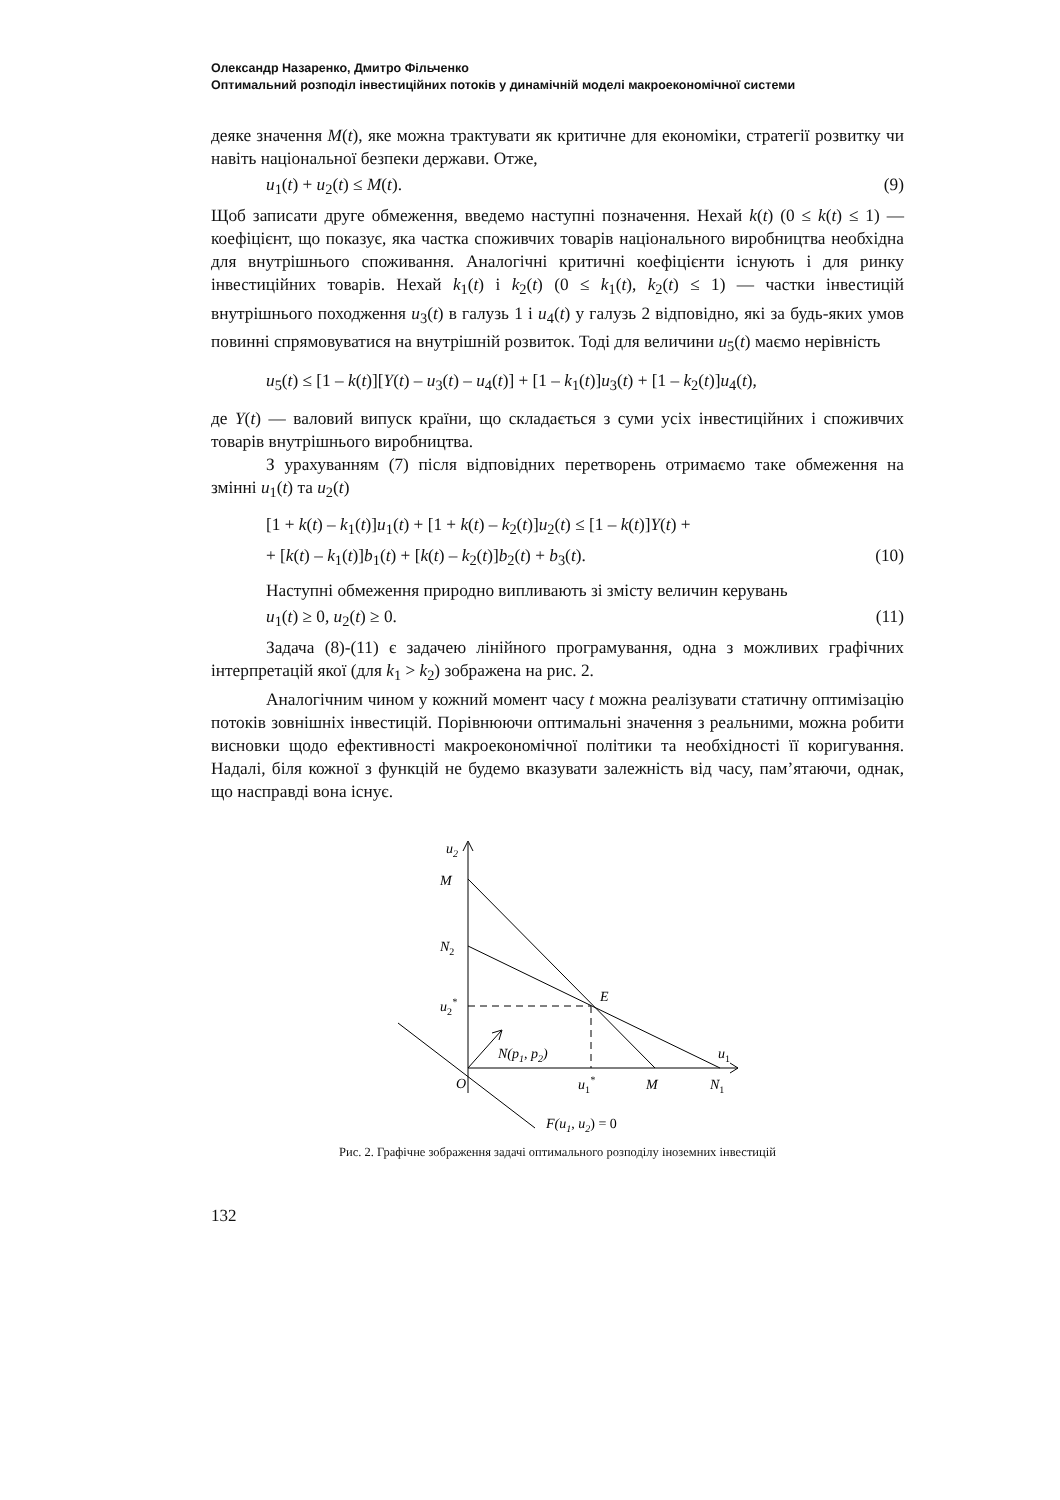Олександр Назаренко, Дмитро Фільченко
Оптимальний розподіл інвестиційних потоків у динамічній моделі макроекономічної системи
деяке значення M(t), яке можна трактувати як критичне для економіки, стратегії розвитку чи навіть національної безпеки держави. Отже,
u<sub>1</sub>(t) + u<sub>2</sub>(t) ≤ M(t). (9)
Щоб записати друге обмеження, введемо наступні позначення. Нехай k(t) (0 ≤ k(t) ≤ 1) — коефіцієнт, що показує, яка частка споживчих товарів національного виробництва необхідна для внутрішнього споживання. Аналогічні критичні коефіцієнти існують і для ринку інвестиційних товарів. Нехай k<sub>1</sub>(t) і k<sub>2</sub>(t) (0 ≤ k<sub>1</sub>(t), k<sub>2</sub>(t) ≤ 1) — частки інвестицій внутрішнього походження u<sub>3</sub>(t) в галузь 1 і u<sub>4</sub>(t) у галузь 2 відповідно, які за будь-яких умов повинні спрямовуватися на внутрішній розвиток. Тоді для величини u<sub>5</sub>(t) маємо нерівність
u<sub>5</sub>(t) ≤ [1 – k(t)][Y(t) – u<sub>3</sub>(t) – u<sub>4</sub>(t)] + [1 – k<sub>1</sub>(t)]u<sub>3</sub>(t) + [1 – k<sub>2</sub>(t)]u<sub>4</sub>(t),
де Y(t) — валовий випуск країни, що складається з суми усіх інвестиційних і споживчих товарів внутрішнього виробництва.
З урахуванням (7) після відповідних перетворень отримаємо таке обмеження на змінні u<sub>1</sub>(t) та u<sub>2</sub>(t)
[1 + k(t) – k<sub>1</sub>(t)]u<sub>1</sub>(t) + [1 + k(t) – k<sub>2</sub>(t)]u<sub>2</sub>(t) ≤ [1 – k(t)]Y(t) +
+ [k(t) – k<sub>1</sub>(t)]b<sub>1</sub>(t) + [k(t) – k<sub>2</sub>(t)]b<sub>2</sub>(t) + b<sub>3</sub>(t). (10)
Наступні обмеження природно випливають зі змісту величин керувань
u<sub>1</sub>(t) ≥ 0, u<sub>2</sub>(t) ≥ 0. (11)
Задача (8)-(11) є задачею лінійного програмування, одна з можливих графічних інтерпретацій якої (для k<sub>1</sub> > k<sub>2</sub>) зображена на рис. 2.
Аналогічним чином у кожний момент часу t можна реалізувати статичну оптимізацію потоків зовнішніх інвестицій. Порівнюючи оптимальні значення з реальними, можна робити висновки щодо ефективності макроекономічної політики та необхідності її коригування. Надалі, біля кожної з функцій не будемо вказувати залежність від часу, пам’ятаючи, однак, що насправді вона існує.
u2
M
N2
u2*
E
N(p1, p2)
O
u1*
M
N1
u1
F(u1, u2) = 0
Рис. 2. Графічне зображення задачі оптимального розподілу іноземних інвестицій
132